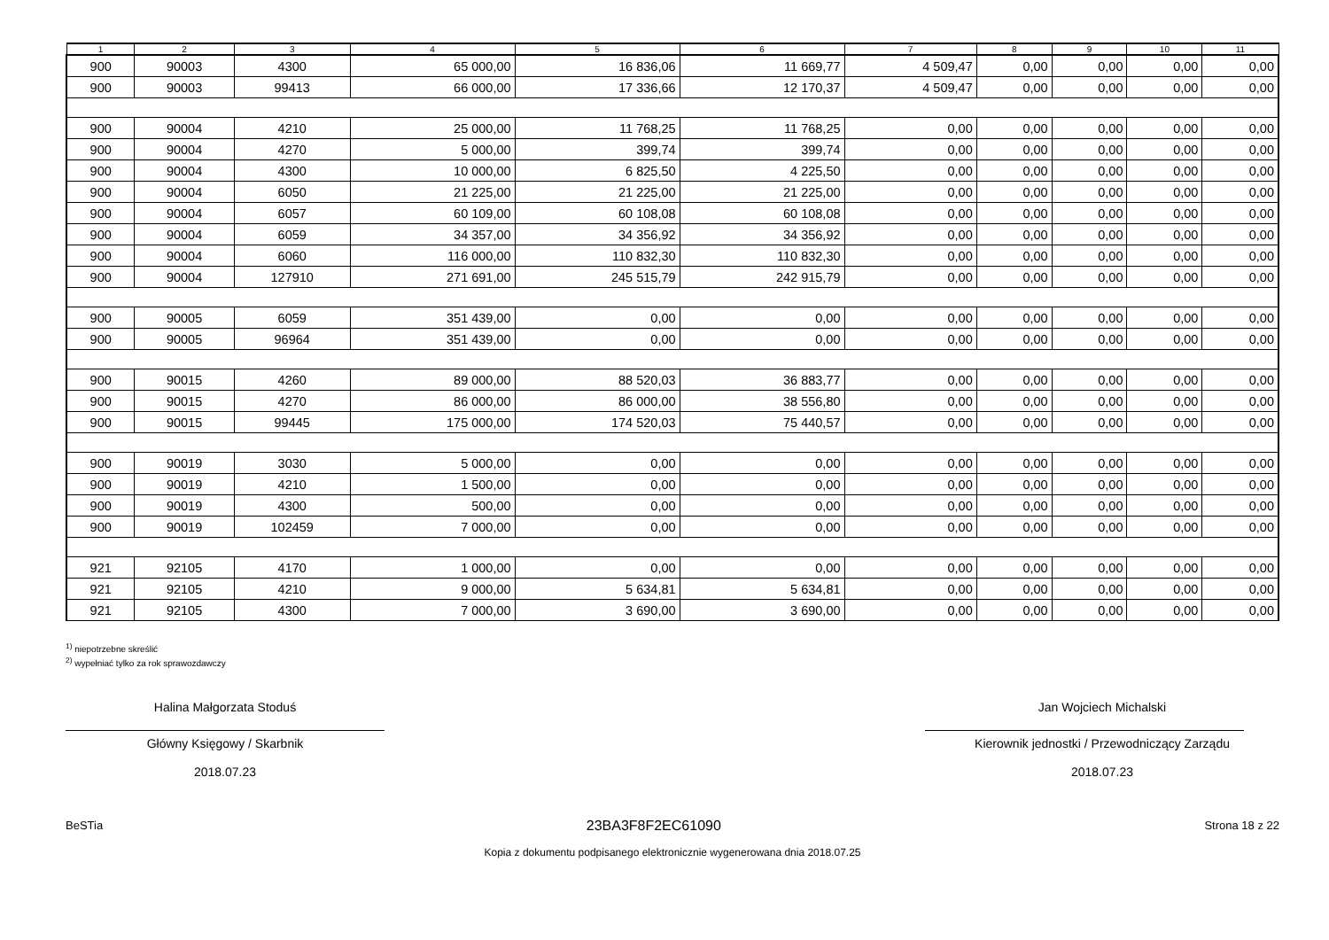| 1 | 2 | 3 | 4 | 5 | 6 | 7 | 8 | 9 | 10 | 11 |
| --- | --- | --- | --- | --- | --- | --- | --- | --- | --- | --- |
| 900 | 90003 | 4300 | 65 000,00 | 16 836,06 | 11 669,77 | 4 509,47 | 0,00 | 0,00 | 0,00 | 0,00 |
| 900 | 90003 | 99413 | 66 000,00 | 17 336,66 | 12 170,37 | 4 509,47 | 0,00 | 0,00 | 0,00 | 0,00 |
| 900 | 90004 | 4210 | 25 000,00 | 11 768,25 | 11 768,25 | 0,00 | 0,00 | 0,00 | 0,00 | 0,00 |
| 900 | 90004 | 4270 | 5 000,00 | 399,74 | 399,74 | 0,00 | 0,00 | 0,00 | 0,00 | 0,00 |
| 900 | 90004 | 4300 | 10 000,00 | 6 825,50 | 4 225,50 | 0,00 | 0,00 | 0,00 | 0,00 | 0,00 |
| 900 | 90004 | 6050 | 21 225,00 | 21 225,00 | 21 225,00 | 0,00 | 0,00 | 0,00 | 0,00 | 0,00 |
| 900 | 90004 | 6057 | 60 109,00 | 60 108,08 | 60 108,08 | 0,00 | 0,00 | 0,00 | 0,00 | 0,00 |
| 900 | 90004 | 6059 | 34 357,00 | 34 356,92 | 34 356,92 | 0,00 | 0,00 | 0,00 | 0,00 | 0,00 |
| 900 | 90004 | 6060 | 116 000,00 | 110 832,30 | 110 832,30 | 0,00 | 0,00 | 0,00 | 0,00 | 0,00 |
| 900 | 90004 | 127910 | 271 691,00 | 245 515,79 | 242 915,79 | 0,00 | 0,00 | 0,00 | 0,00 | 0,00 |
| 900 | 90005 | 6059 | 351 439,00 | 0,00 | 0,00 | 0,00 | 0,00 | 0,00 | 0,00 | 0,00 |
| 900 | 90005 | 96964 | 351 439,00 | 0,00 | 0,00 | 0,00 | 0,00 | 0,00 | 0,00 | 0,00 |
| 900 | 90015 | 4260 | 89 000,00 | 88 520,03 | 36 883,77 | 0,00 | 0,00 | 0,00 | 0,00 | 0,00 |
| 900 | 90015 | 4270 | 86 000,00 | 86 000,00 | 38 556,80 | 0,00 | 0,00 | 0,00 | 0,00 | 0,00 |
| 900 | 90015 | 99445 | 175 000,00 | 174 520,03 | 75 440,57 | 0,00 | 0,00 | 0,00 | 0,00 | 0,00 |
| 900 | 90019 | 3030 | 5 000,00 | 0,00 | 0,00 | 0,00 | 0,00 | 0,00 | 0,00 | 0,00 |
| 900 | 90019 | 4210 | 1 500,00 | 0,00 | 0,00 | 0,00 | 0,00 | 0,00 | 0,00 | 0,00 |
| 900 | 90019 | 4300 | 500,00 | 0,00 | 0,00 | 0,00 | 0,00 | 0,00 | 0,00 | 0,00 |
| 900 | 90019 | 102459 | 7 000,00 | 0,00 | 0,00 | 0,00 | 0,00 | 0,00 | 0,00 | 0,00 |
| 921 | 92105 | 4170 | 1 000,00 | 0,00 | 0,00 | 0,00 | 0,00 | 0,00 | 0,00 | 0,00 |
| 921 | 92105 | 4210 | 9 000,00 | 5 634,81 | 5 634,81 | 0,00 | 0,00 | 0,00 | 0,00 | 0,00 |
| 921 | 92105 | 4300 | 7 000,00 | 3 690,00 | 3 690,00 | 0,00 | 0,00 | 0,00 | 0,00 | 0,00 |
<sup>1)</sup> niepotrzebne skreślić
<sup>2)</sup> wypełniać tylko za rok sprawozdawczy
Halina Małgorzata Stoduś
Główny Księgowy / Skarbnik
2018.07.23
Jan Wojciech Michalski
Kierownik jednostki / Przewodniczący Zarządu
2018.07.23
BeSTia 23BA3F8F2EC61090 Strona 18 z 22
Kopia z dokumentu podpisanego elektronicznie wygenerowana dnia 2018.07.25